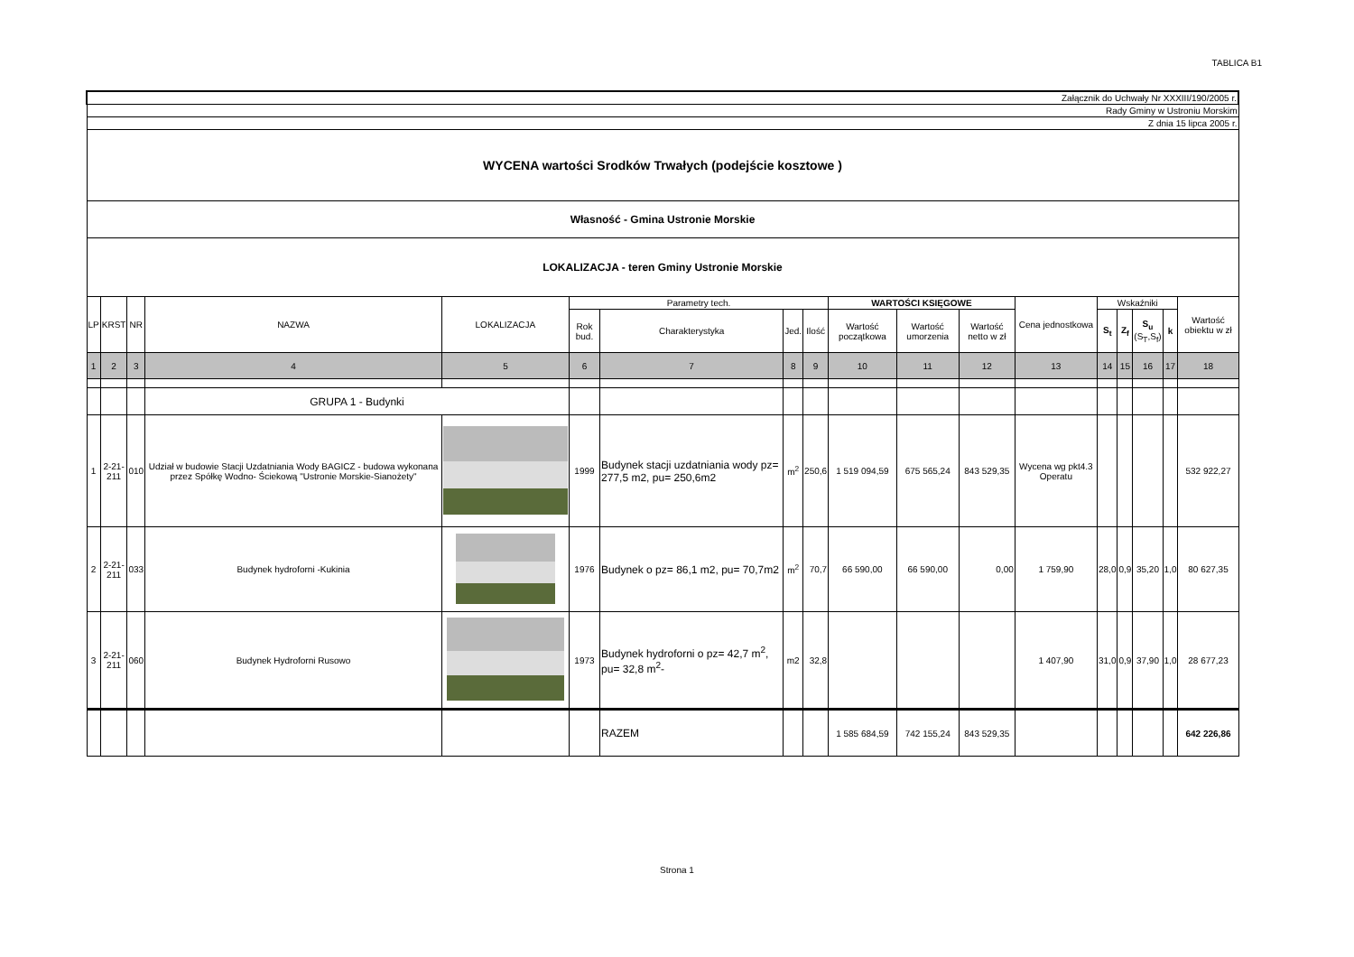TABLICA B1
| Załącznik do Uchwały Nr XXXIII/190/2005 r. | | | | | | | | | | | | | | | | | |
| Rady Gminy w Ustroniu Morskim | | | | | | | | | | | | | | | | | |
| Z dnia 15 lipca 2005 r. | | | | | | | | | | | | | | | | | |
| WYCENA wartości Srodków Trwałych (podejście kosztowe ) | | | | | | | | | | | | | | | | | |
| Własność - Gmina Ustronie Morskie | | | | | | | | | | | | | | | | | |
| LOKALIZACJA - teren Gminy Ustronie Morskie | | | | | | | | | | | | | | | | | |
| LP | KRST | NR | NAZWA | LOKALIZACJA | Parametry tech. | | | | WARTOŚCI KSIĘGOWE | | | Cena jednostkowa | Wskaźniki | | | | Wartość obiektu w zł |
| | | | | | Rok bud. | Charakterystyka | Jed. | Ilość | Wartość początkowa | Wartość umorzenia | Wartość netto w zł | | S<sub>t</sub> | Z<sub>f</sub> | S<sub>u</sub> (S<sub>T</sub>,S<sub>f</sub>) | k | |
| 1 | 2 | 3 | 4 | 5 | 6 | 7 | 8 | 9 | 10 | 11 | 12 | 13 | 14 | 15 | 16 | 17 | 18 |
| | | | GRUPA 1 - Budynki | | | | | | | | | | | | | | |
| 1 | 2-21- 211 | 010 | Udział w budowie Stacji Uzdatniania Wody BAGICZ - budowa wykonana przez Spółkę Wodno- Ściekową "Ustronie Morskie-Sianożety" | | 1999 | Budynek stacji uzdatniania wody pz= 277,5 m2, pu= 250,6m2 | m<sup>2</sup> | 250,6 | 1 519 094,59 | 675 565,24 | 843 529,35 | Wycena wg pkt4.3 Operatu | | | | | 532 922,27 |
| 2 | 2-21- 211 | 033 | Budynek hydroforni -Kukinia | | 1976 | Budynek o pz= 86,1 m2, pu= 70,7m2 | m<sup>2</sup> | 70,7 | 66 590,00 | 66 590,00 | 0,00 | 1 759,90 | 28,0 | 0,9 | 35,20 | 1,0 | 80 627,35 |
| 3 | 2-21- 211 | 060 | Budynek Hydroforni Rusowo | | 1973 | Budynek hydroforni o pz= 42,7 m<sup>2</sup>, pu= 32,8 m<sup>2</sup>- | m2 | 32,8 | | | | 1 407,90 | 31,0 | 0,9 | 37,90 | 1,0 | 28 677,23 |
| | | | | | | RAZEM | | | 1 585 684,59 | 742 155,24 | 843 529,35 | | | | | | 642 226,86 |
Strona 1